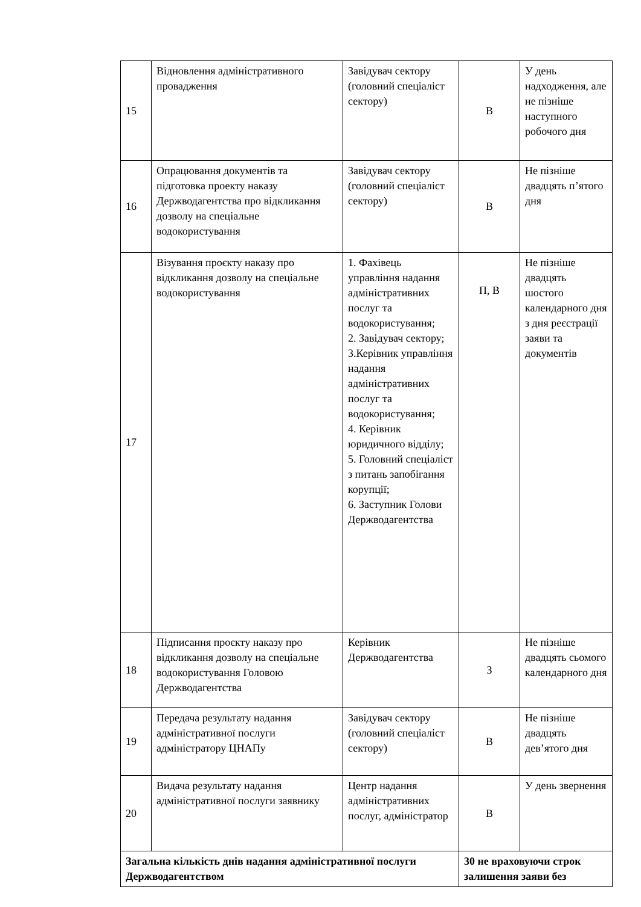| 15 | Відновлення адміністративного провадження | Завідувач сектору (головний спеціаліст сектору) | В | У день надходження, але не пізніше наступного робочого дня |
| 16 | Опрацювання документів та підготовка проекту наказу Держводагентства про відкликання дозволу на спеціальне водокористування | Завідувач сектору (головний спеціаліст сектору) | В | Не пізніше двадцять п’ятого дня |
| 17 | Візування проєкту наказу про відкликання дозволу на спеціальне водокористування | 1. Фахівець управління надання адміністративних послуг та водокористування; 2. Завідувач сектору; 3.Керівник управління надання адміністративних послуг та водокористування; 4. Керівник юридичного відділу; 5. Головний спеціаліст з питань запобігання корупції; 6. Заступник Голови Держводагентства | П, В | Не пізніше двадцять шостого календарного дня з дня реєстрації заяви та документів |
| 18 | Підписання проєкту наказу про відкликання дозволу на спеціальне водокористування Головою Держводагентства | Керівник Держводагентства | З | Не пізніше двадцять сьомого календарного дня |
| 19 | Передача результату надання адміністративної послуги адміністратору ЦНАПу | Завідувач сектору (головний спеціаліст сектору) | В | Не пізніше двадцять дев’ятого дня |
| 20 | Видача результату надання адміністративної послуги заявнику | Центр надання адміністративних послуг, адміністратор | В | У день звернення |
| Загальна кількість днів надання адміністративної послуги Держводагентством | | | 30 не враховуючи строк залишення заяви без | |